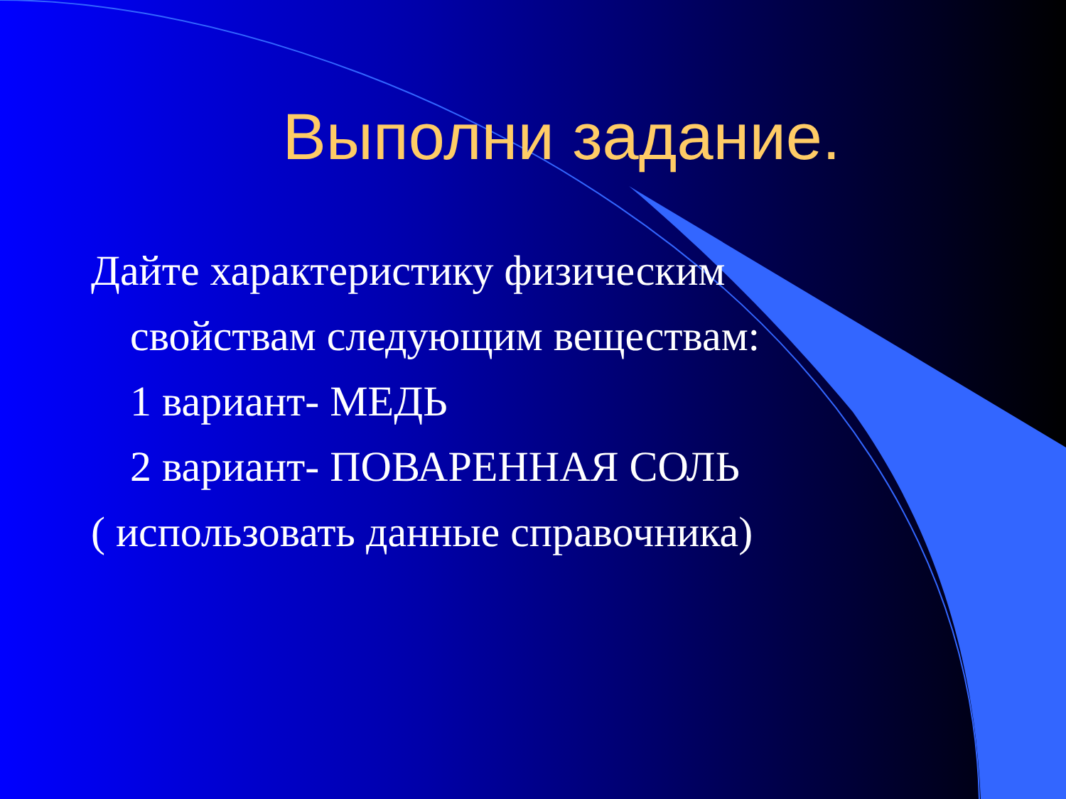Выполни задание.
Дайте характеристику физическим
свойствам следующим веществам:
1 вариант- МЕДЬ
2 вариант- ПОВАРЕННАЯ СОЛЬ
( использовать данные справочника)